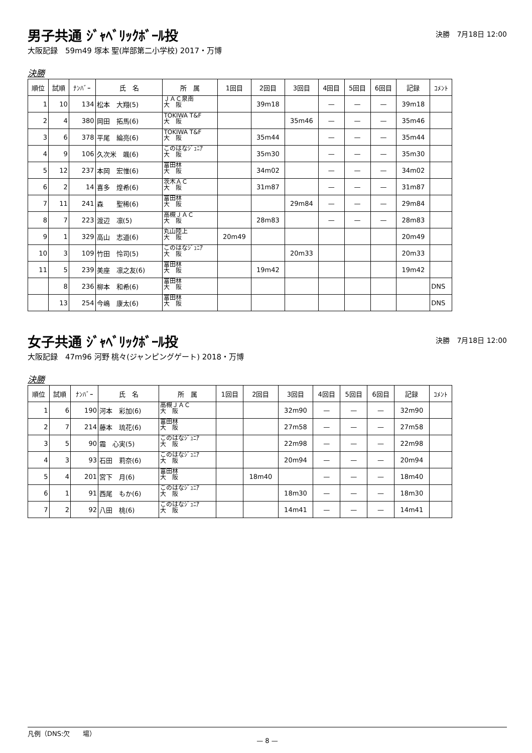男子共通 ｼﾞｬﾍﾞﾘｯｸﾎﾞｰﾙ投
決勝　7月18日 12:00
大阪記録　59m49 塚本 聖(岸部第二小学校) 2017・万博
決勝
| 順位 | 試順 | ﾅﾝﾊﾞｰ | 氏 名 | 所 属 | 1回目 | 2回目 | 3回目 | 4回目 | 5回目 | 6回目 | 記録 | ｺﾒﾝﾄ |
| --- | --- | --- | --- | --- | --- | --- | --- | --- | --- | --- | --- | --- |
| 1 | 10 | 134 | 松本 大翔(5) | ＪＡＣ泉南 大 阪 | | 39m18 | | — | — | — | 39m18 | |
| 2 | 4 | 380 | 岡田 拓馬(6) | TOKIWA T&F 大 阪 | | | 35m46 | — | — | — | 35m46 | |
| 3 | 6 | 378 | 平尾 綸亮(6) | TOKIWA T&F 大 阪 | | 35m44 | | — | — | — | 35m44 | |
| 4 | 9 | 106 | 久次米 颯(6) | このはなｼﾞｭﾆｱ 大 阪 | | 35m30 | | — | — | — | 35m30 | |
| 5 | 12 | 237 | 本岡 宏惟(6) | 富田林 大 阪 | | 34m02 | | — | — | — | 34m02 | |
| 6 | 2 | 14 | 喜多 煌希(6) | 茨木ＡＣ 大 阪 | | 31m87 | | — | — | — | 31m87 | |
| 7 | 11 | 241 | 森 聖稀(6) | 富田林 大 阪 | | | 29m84 | — | — | — | 29m84 | |
| 8 | 7 | 223 | 渡辺 凛(5) | 高槻ＪＡＣ 大 阪 | | 28m83 | | — | — | — | 28m83 | |
| 9 | 1 | 329 | 高山 志道(6) | 丸山陸上 大 阪 | 20m49 | | | | | | 20m49 | |
| 10 | 3 | 109 | 竹田 怜司(5) | このはなｼﾞｭﾆｱ 大 阪 | | | 20m33 | | | | 20m33 | |
| 11 | 5 | 239 | 美座 凛之友(6) | 富田林 大 阪 | | 19m42 | | | | | 19m42 | |
| | 8 | 236 | 柳本 和希(6) | 富田林 大 阪 | | | | | | | | DNS |
| | 13 | 254 | 今嶋 康太(6) | 富田林 大 阪 | | | | | | | | DNS |
女子共通 ｼﾞｬﾍﾞﾘｯｸﾎﾞｰﾙ投
決勝　7月18日 12:00
大阪記録　47m96 河野 桃々(ジャンピングゲート) 2018・万博
決勝
| 順位 | 試順 | ﾅﾝﾊﾞｰ | 氏 名 | 所 属 | 1回目 | 2回目 | 3回目 | 4回目 | 5回目 | 6回目 | 記録 | ｺﾒﾝﾄ |
| --- | --- | --- | --- | --- | --- | --- | --- | --- | --- | --- | --- | --- |
| 1 | 6 | 190 | 河本 彩加(6) | 高槻ＪＡＣ 大 阪 | | | 32m90 | — | — | — | 32m90 | |
| 2 | 7 | 214 | 藤本 琉花(6) | 富田林 大 阪 | | | 27m58 | — | — | — | 27m58 | |
| 3 | 5 | 90 | 霜 心実(5) | このはなｼﾞｭﾆｱ 大 阪 | | | 22m98 | — | — | — | 22m98 | |
| 4 | 3 | 93 | 石田 莉奈(6) | このはなｼﾞｭﾆｱ 大 阪 | | | 20m94 | — | — | — | 20m94 | |
| 5 | 4 | 201 | 宮下 月(6) | 富田林 大 阪 | | 18m40 | | — | — | — | 18m40 | |
| 6 | 1 | 91 | 西尾 もか(6) | このはなｼﾞｭﾆｱ 大 阪 | | | 18m30 | — | — | — | 18m30 | |
| 7 | 2 | 92 | 八田 桃(6) | このはなｼﾞｭﾆｱ 大 阪 | | | 14m41 | — | — | — | 14m41 | |
凡例（DNS:欠　　場）
— 8 —